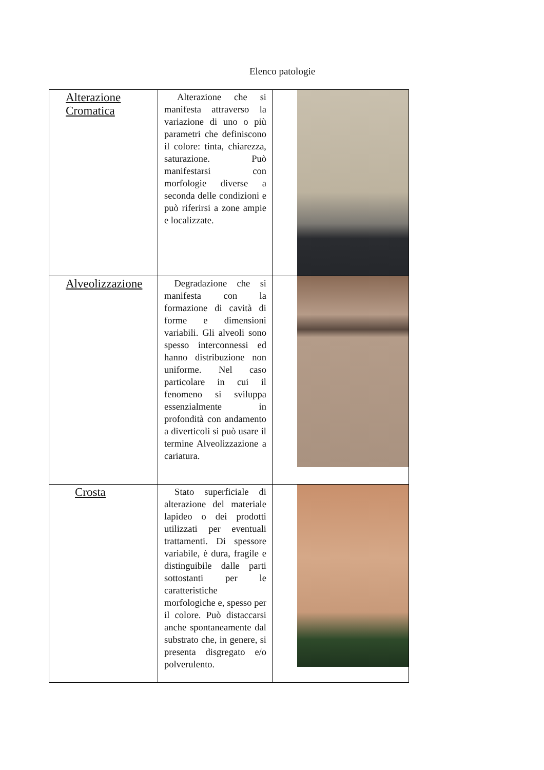Elenco patologie
| Alterazione Cromatica | Alterazione che si manifesta attraverso la variazione di uno o più parametri che definiscono il colore: tinta, chiarezza, saturazione. Può manifestarsi con morfologie diverse a seconda delle condizioni e può riferirsi a zone ampie e localizzate. | |
| Alveolizzazione | Degradazione che si manifesta con la formazione di cavità di forme e dimensioni variabili. Gli alveoli sono spesso interconnessi ed hanno distribuzione non uniforme. Nel caso particolare in cui il fenomeno si sviluppa essenzialmente in profondità con andamento a diverticoli si può usare il termine Alveolizzazione a cariatura. | |
| Crosta | Stato superficiale di alterazione del materiale lapideo o dei prodotti utilizzati per eventuali trattamenti. Di spessore variabile, è dura, fragile e distinguibile dalle parti sottostanti per le caratteristiche morfologiche e, spesso per il colore. Può distaccarsi anche spontaneamente dal substrato che, in genere, si presenta disgregato e/o polverulento. | |